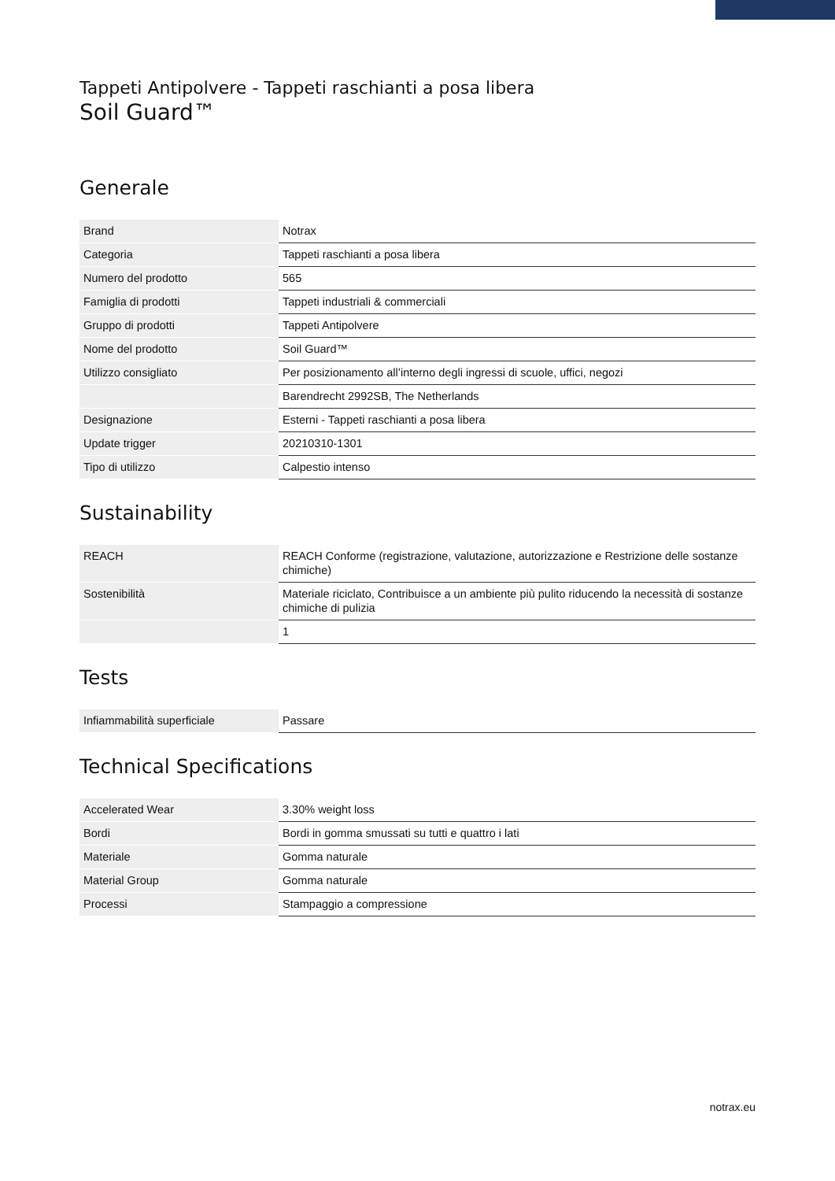Tappeti Antipolvere - Tappeti raschianti a posa libera
Soil Guard™
Generale
| Brand | Notrax |
| Categoria | Tappeti raschianti a posa libera |
| Numero del prodotto | 565 |
| Famiglia di prodotti | Tappeti industriali & commerciali |
| Gruppo di prodotti | Tappeti Antipolvere |
| Nome del prodotto | Soil Guard™ |
| Utilizzo consigliato | Per posizionamento all’interno degli ingressi di scuole, uffici, negozi |
| | Barendrecht 2992SB, The Netherlands |
| Designazione | Esterni - Tappeti raschianti a posa libera |
| Update trigger | 20210310-1301 |
| Tipo di utilizzo | Calpestio intenso |
Sustainability
| REACH | REACH Conforme (registrazione, valutazione, autorizzazione e Restrizione delle sostanze chimiche) |
| Sostenibilità | Materiale riciclato, Contribuisce a un ambiente più pulito riducendo la necessità di sostanze chimiche di pulizia |
| | 1 |
Tests
| Infiammabilità superficiale | Passare |
Technical Specifications
| Accelerated Wear | 3.30% weight loss |
| Bordi | Bordi in gomma smussati su tutti e quattro i lati |
| Materiale | Gomma naturale |
| Material Group | Gomma naturale |
| Processi | Stampaggio a compressione |
notrax.eu